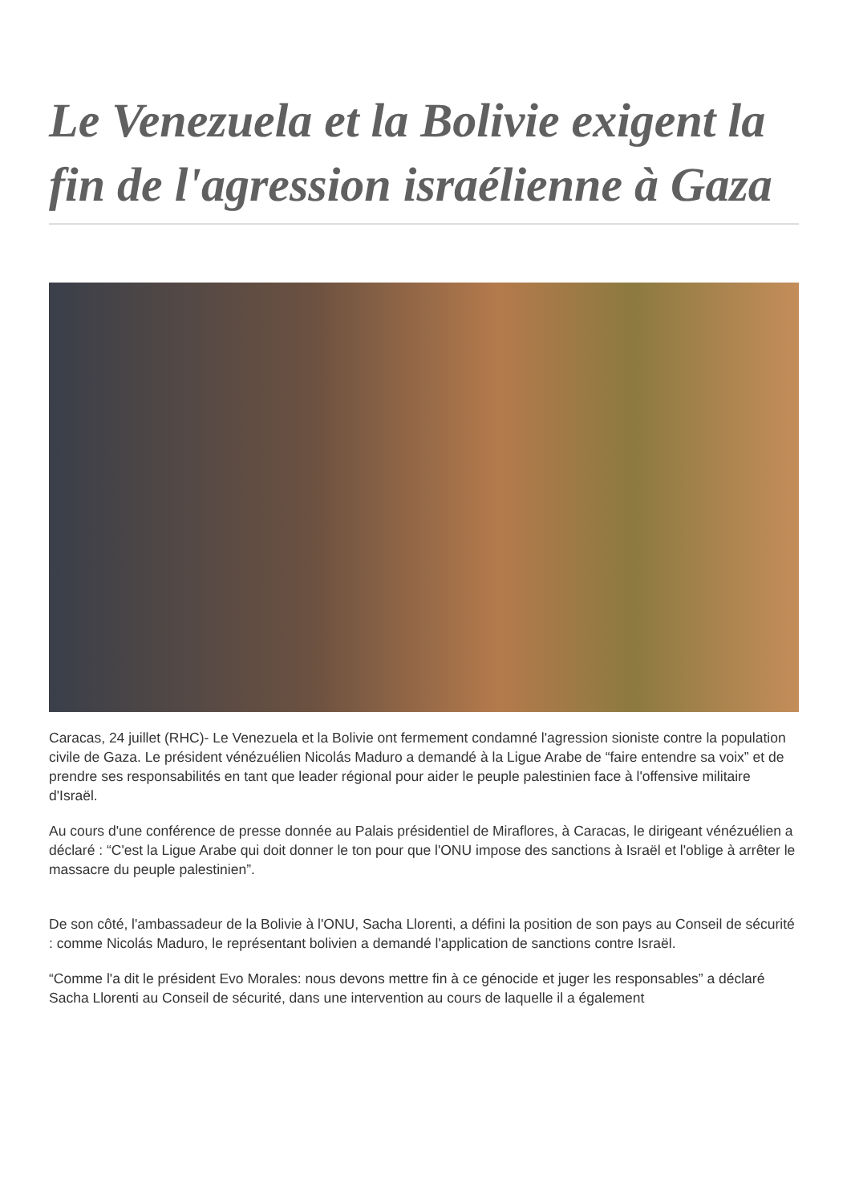Le Venezuela et la Bolivie exigent la fin de l'agression israélienne à Gaza
Caracas, 24 juillet (RHC)- Le Venezuela et la Bolivie ont fermement condamné l'agression sioniste contre la population civile de Gaza. Le président vénézuélien Nicolás Maduro a demandé à la Ligue Arabe de “faire entendre sa voix” et de prendre ses responsabilités en tant que leader régional pour aider le peuple palestinien face à l'offensive militaire d'Israël.
Au cours d'une conférence de presse donnée au Palais présidentiel de Miraflores, à Caracas, le dirigeant vénézuélien a déclaré : “C'est la Ligue Arabe qui doit donner le ton pour que l'ONU impose des sanctions à Israël et l'oblige à arrêter le massacre du peuple palestinien”.
De son côté, l'ambassadeur de la Bolivie à l'ONU, Sacha Llorenti, a défini la position de son pays au Conseil de sécurité : comme Nicolás Maduro, le représentant bolivien a demandé l'application de sanctions contre Israël.
“Comme l'a dit le président Evo Morales: nous devons mettre fin à ce génocide et juger les responsables” a déclaré Sacha Llorenti au Conseil de sécurité, dans une intervention au cours de laquelle il a également